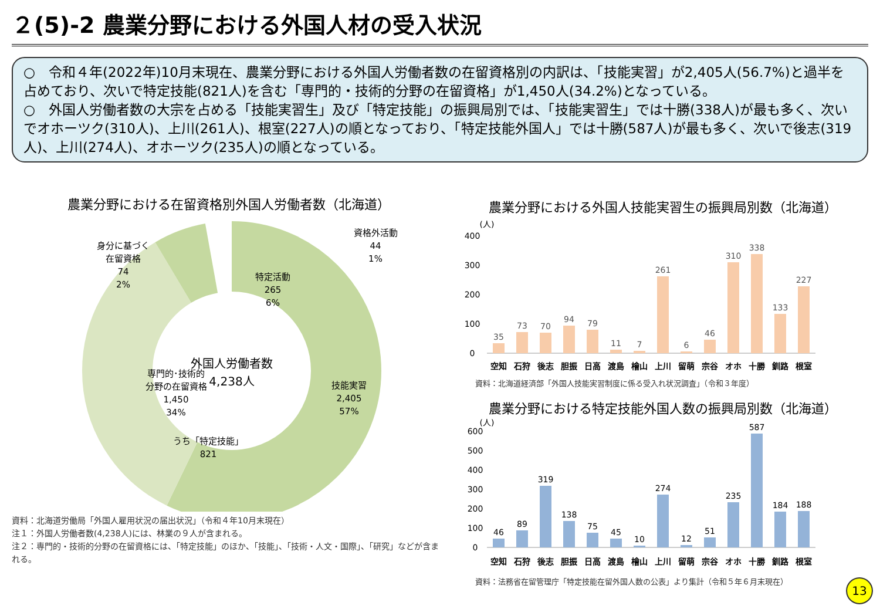２(5)-2 農業分野における外国人材の受入状況
○　令和４年(2022年)10月末現在、農業分野における外国人労働者数の在留資格別の内訳は、「技能実習」が2,405人(56.7%)と過半を占めており、次いで特定技能(821人)を含む「専門的・技術的分野の在留資格」が1,450人(34.2%)となっている。
○　外国人労働者数の大宗を占める「技能実習生」及び「特定技能」の振興局別では、「技能実習生」では十勝(338人)が最も多く、次いでオホーツク(310人)、上川(261人)、根室(227人)の順となっており、「特定技能外国人」では十勝(587人)が最も多く、次いで後志(319人)、上川(274人)、オホーツク(235人)の順となっている。
農業分野における在留資格別外国人労働者数（北海道）
外国人労働者数
4,238人
資格外活動
44
1%
身分に基づく
在留資格
74
2%
特定活動
265
6%
専門的･技術的
分野の在留資格
1,450
34%
うち「特定技能」
821
技能実習
2,405
57%
資料：北海道労働局「外国人雇用状況の届出状況」（令和４年10月末現在）
注１：外国人労働者数(4,238人)には、林業の９人が含まれる。
注２：専門的・技術的分野の在留資格には、「特定技能」のほか、「技能」、「技術・人文・国際」、「研究」などが含まれる。
農業分野における外国人技能実習生の振興局別数（北海道）
(人)
400
300
200
100
0
35
73
70
94
79
11
7
261
6
46
310
338
133
227
空知
石狩
後志
胆振
日高
渡島
檜山
上川
留萌
宗谷
オホ
十勝
釧路
根室
資料：北海道経済部「外国人技能実習制度に係る受入れ状況調査」（令和３年度）
農業分野における特定技能外国人数の振興局別数（北海道）
(人)
600
500
400
300
200
100
0
46
89
319
138
75
45
10
274
12
51
235
587
184
188
空知
石狩
後志
胆振
日高
渡島
檜山
上川
留萌
宗谷
オホ
十勝
釧路
根室
資料：法務省在留管理庁「特定技能在留外国人数の公表」より集計（令和５年６月末現在）
13